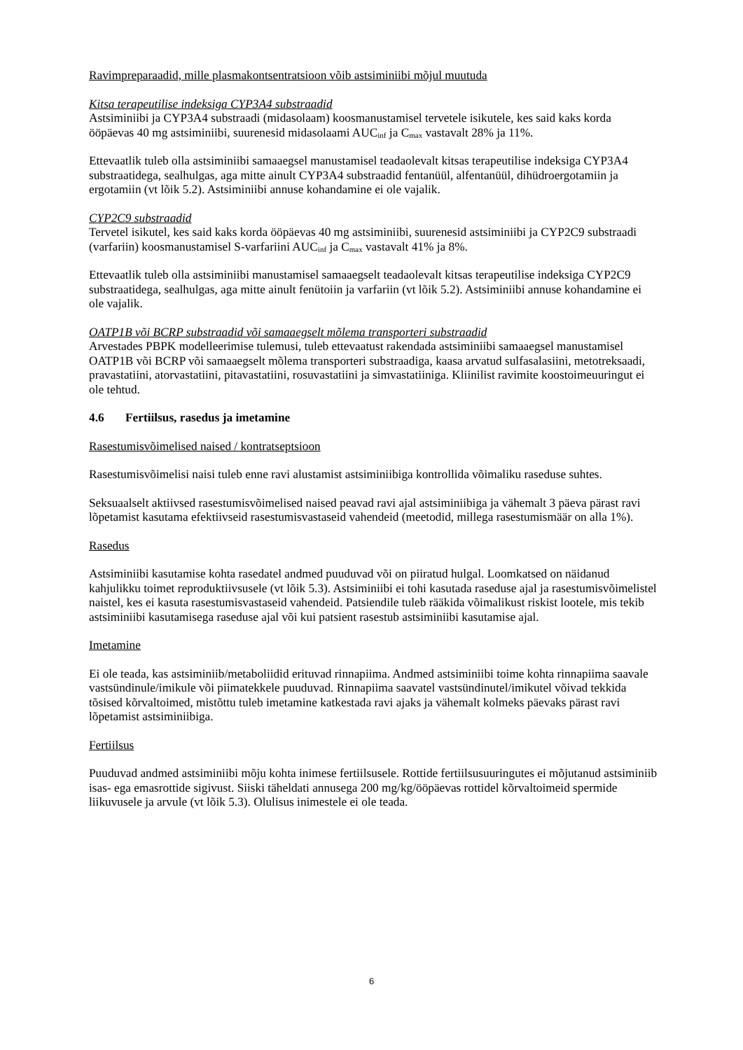Ravimpreparaadid, mille plasmakontsentratsioon võib astsiminiibi mõjul muutuda
Kitsa terapeutilise indeksiga CYP3A4 substraadid
Astsiminiibi ja CYP3A4 substraadi (midasolaam) koosmanustamisel tervetele isikutele, kes said kaks korda ööpäevas 40 mg astsiminiibi, suurenesid midasolaami AUC<sub>inf</sub> ja C<sub>max</sub> vastavalt 28% ja 11%.
Ettevaatlik tuleb olla astsiminiibi samaaegsel manustamisel teadaolevalt kitsas terapeutilise indeksiga CYP3A4 substraatidega, sealhulgas, aga mitte ainult CYP3A4 substraadid fentanüül, alfentanüül, dihüdroergotamiin ja ergotamiin (vt lõik 5.2). Astsiminiibi annuse kohandamine ei ole vajalik.
CYP2C9 substraadid
Tervetel isikutel, kes said kaks korda ööpäevas 40 mg astsiminiibi, suurenesid astsiminiibi ja CYP2C9 substraadi (varfariin) koosmanustamisel S-varfariini AUC<sub>inf</sub> ja C<sub>max</sub> vastavalt 41% ja 8%.
Ettevaatlik tuleb olla astsiminiibi manustamisel samaaegselt teadaolevalt kitsas terapeutilise indeksiga CYP2C9 substraatidega, sealhulgas, aga mitte ainult fenütoiin ja varfariin (vt lõik 5.2). Astsiminiibi annuse kohandamine ei ole vajalik.
OATP1B või BCRP substraadid või samaaegselt mõlema transporteri substraadid
Arvestades PBPK modelleerimise tulemusi, tuleb ettevaatust rakendada astsiminiibi samaaegsel manustamisel OATP1B või BCRP või samaaegselt mõlema transporteri substraadiga, kaasa arvatud sulfasalasiini, metotreksaadi, pravastatiini, atorvastatiini, pitavastatiini, rosuvastatiini ja simvastatiiniga. Kliinilist ravimite koostoimeuuringut ei ole tehtud.
4.6 Fertiilsus, rasedus ja imetamine
Rasestumisvõimelised naised / kontratseptsioon
Rasestumisvõimelisi naisi tuleb enne ravi alustamist astsiminiibiga kontrollida võimaliku raseduse suhtes.
Seksuaalselt aktiivsed rasestumisvõimelised naised peavad ravi ajal astsiminiibiga ja vähemalt 3 päeva pärast ravi lõpetamist kasutama efektiivseid rasestumisvastaseid vahendeid (meetodid, millega rasestumismäär on alla 1%).
Rasedus
Astsiminiibi kasutamise kohta rasedatel andmed puuduvad või on piiratud hulgal. Loomkatsed on näidanud kahjulikku toimet reproduktiivsusele (vt lõik 5.3). Astsiminiibi ei tohi kasutada raseduse ajal ja rasestumisvõimelistel naistel, kes ei kasuta rasestumisvastaseid vahendeid. Patsiendile tuleb rääkida võimalikust riskist lootele, mis tekib astsiminiibi kasutamisega raseduse ajal või kui patsient rasestub astsiminiibi kasutamise ajal.
Imetamine
Ei ole teada, kas astsiminiib/metaboliidid erituvad rinnapiima. Andmed astsiminiibi toime kohta rinnapiima saavale vastsündinule/imikule või piimatekkele puuduvad. Rinnapiima saavatel vastsündinutel/imikutel võivad tekkida tõsised kõrvaltoimed, mistõttu tuleb imetamine katkestada ravi ajaks ja vähemalt kolmeks päevaks pärast ravi lõpetamist astsiminiibiga.
Fertiilsus
Puuduvad andmed astsiminiibi mõju kohta inimese fertiilsusele. Rottide fertiilsusuuringutes ei mõjutanud astsiminiib isas- ega emasrottide sigivust. Siiski täheldati annusega 200 mg/kg/ööpäevas rottidel kõrvaltoimeid spermide liikuvusele ja arvule (vt lõik 5.3). Olulisus inimestele ei ole teada.
6